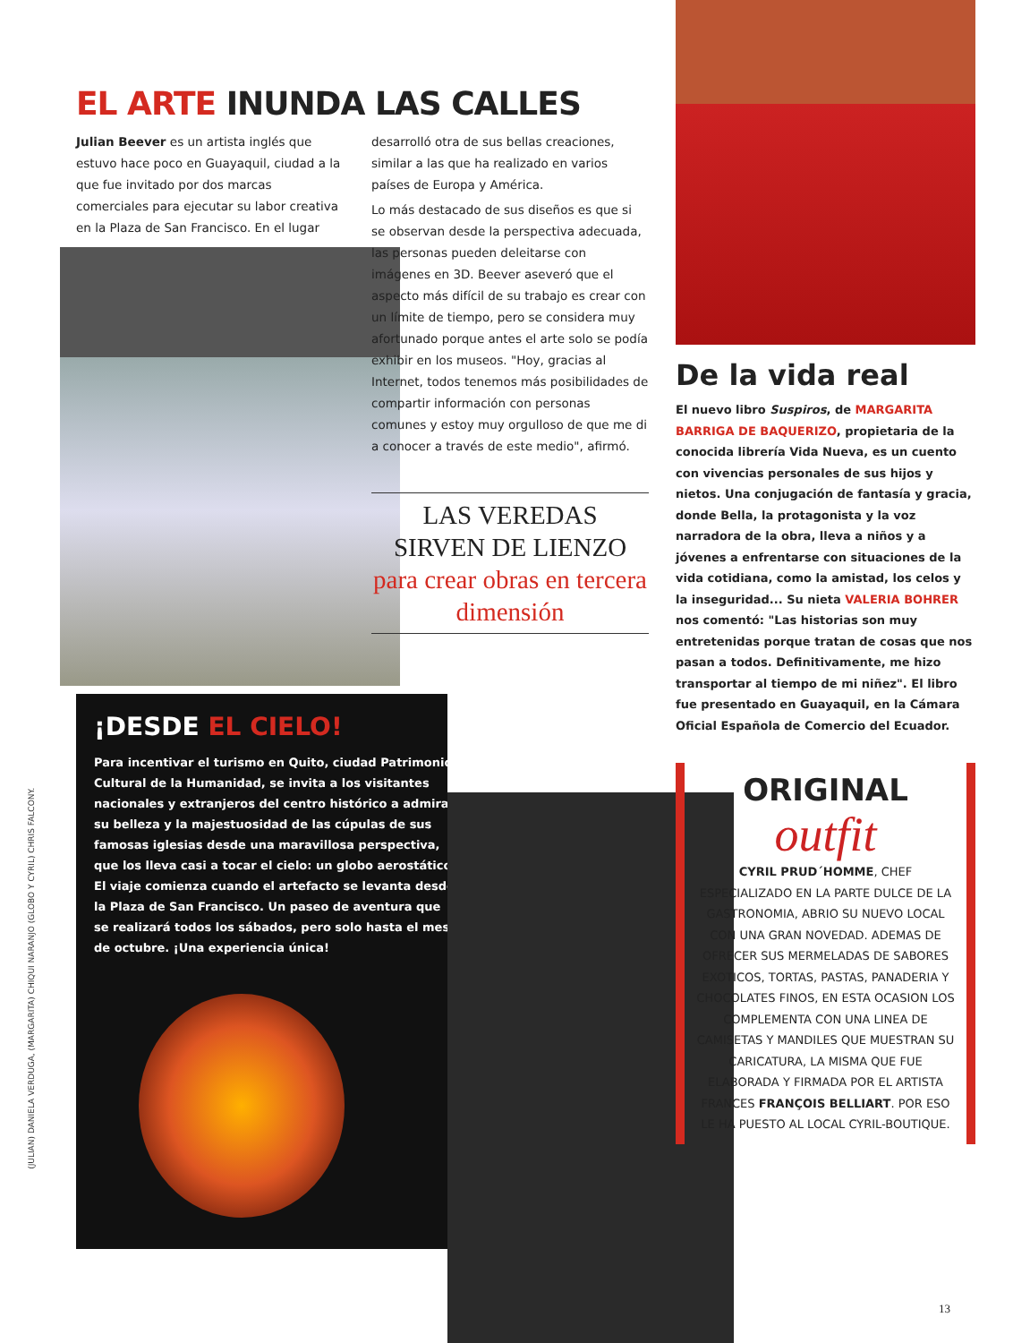(JULIAN) DANIELA VERDUGA, (MARGARITA) CHIQUI NARANJO (GLOBO Y CYRIL) CHRIS FALCONY.
EL ARTE INUNDA LAS CALLES
Julian Beever es un artista inglés que estuvo hace poco en Guayaquil, ciudad a la que fue invitado por dos marcas comerciales para ejecutar su labor creativa en la Plaza de San Francisco. En el lugar
desarrolló otra de sus bellas creaciones, similar a las que ha realizado en varios países de Europa y América.
Lo más destacado de sus diseños es que si se observan desde la perspectiva adecuada, las personas pueden deleitarse con imágenes en 3D. Beever aseveró que el aspecto más difícil de su trabajo es crear con un límite de tiempo, pero se considera muy afortunado porque antes el arte solo se podía exhibir en los museos. "Hoy, gracias al Internet, todos tenemos más posibilidades de compartir información con personas comunes y estoy muy orgulloso de que me di a conocer a través de este medio", afirmó.
LAS VEREDAS
SIRVEN DE LIENZO
para crear obras en tercera dimensión
¡DESDE EL CIELO!
Para incentivar el turismo en Quito, ciudad Patrimonio Cultural de la Humanidad, se invita a los visitantes nacionales y extranjeros del centro histórico a admirar su belleza y la majestuosidad de las cúpulas de sus famosas iglesias desde una maravillosa perspectiva, que los lleva casi a tocar el cielo: un globo aerostático. El viaje comienza cuando el artefacto se levanta desde la Plaza de San Francisco. Un paseo de aventura que se realizará todos los sábados, pero solo hasta el mes de octubre. ¡Una experiencia única!
De la vida real
El nuevo libro Suspiros, de MARGARITA BARRIGA DE BAQUERIZO, propietaria de la conocida librería Vida Nueva, es un cuento con vivencias personales de sus hijos y nietos. Una conjugación de fantasía y gracia, donde Bella, la protagonista y la voz narradora de la obra, lleva a niños y a jóvenes a enfrentarse con situaciones de la vida cotidiana, como la amistad, los celos y la inseguridad... Su nieta VALERIA BOHRER nos comentó: "Las historias son muy entretenidas porque tratan de cosas que nos pasan a todos. Definitivamente, me hizo transportar al tiempo de mi niñez". El libro fue presentado en Guayaquil, en la Cámara Oficial Española de Comercio del Ecuador.
ORIGINAL
outfit
CYRIL PRUD´HOMME, CHEF ESPECIALIZADO EN LA PARTE DULCE DE LA GASTRONOMIA, ABRIO SU NUEVO LOCAL CON UNA GRAN NOVEDAD. ADEMAS DE OFRECER SUS MERMELADAS DE SABORES EXOTICOS, TORTAS, PASTAS, PANADERIA Y CHOCOLATES FINOS, EN ESTA OCASION LOS COMPLEMENTA CON UNA LINEA DE CAMISETAS Y MANDILES QUE MUESTRAN SU CARICATURA, LA MISMA QUE FUE ELABORADA Y FIRMADA POR EL ARTISTA FRANCES FRANÇOIS BELLIART. POR ESO LE HA PUESTO AL LOCAL CYRIL-BOUTIQUE.
13